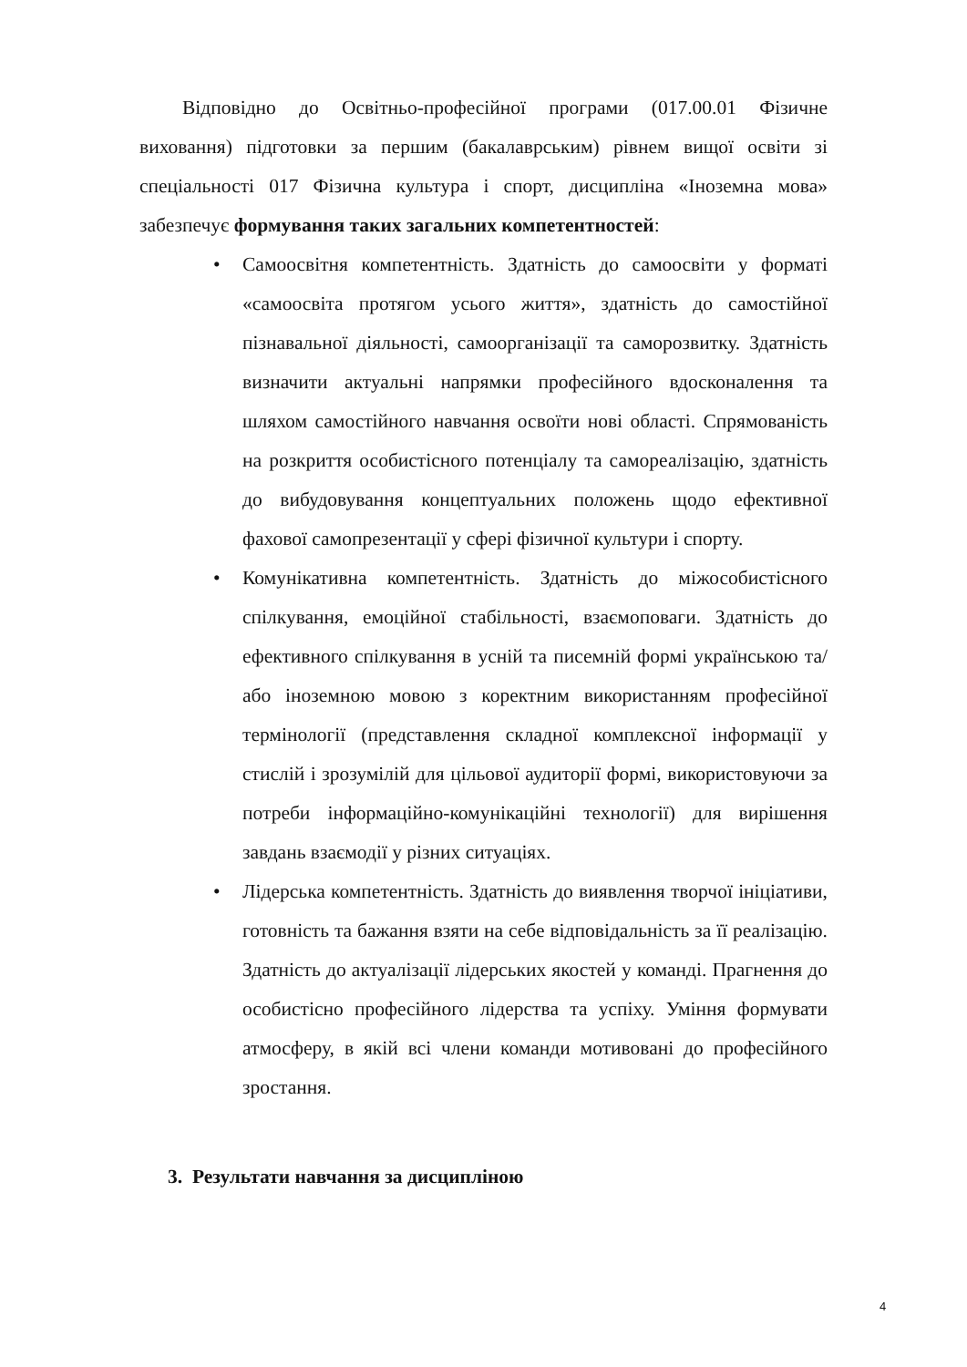Відповідно до Освітньо-професійної програми (017.00.01 Фізичне виховання) підготовки за першим (бакалаврським) рівнем вищої освіти зі спеціальності 017 Фізична культура і спорт, дисципліна «Іноземна мова» забезпечує формування таких загальних компетентностей:
• Самоосвітня компетентність. Здатність до самоосвіти у форматі «самоосвіта протягом усього життя», здатність до самостійної пізнавальної діяльності, самоорганізації та саморозвитку. Здатність визначити актуальні напрямки професійного вдосконалення та шляхом самостійного навчання освоїти нові області. Спрямованість на розкриття особистісного потенціалу та самореалізацію, здатність до вибудовування концептуальних положень щодо ефективної фахової самопрезентації у сфері фізичної культури і спорту.
• Комунікативна компетентність. Здатність до міжособистісного спілкування, емоційної стабільності, взаємоповаги. Здатність до ефективного спілкування в усній та писемній формі українською та/або іноземною мовою з коректним використанням професійної термінології (представлення складної комплексної інформації у стислій і зрозумілій для цільової аудиторії формі, використовуючи за потреби інформаційно-комунікаційні технології) для вирішення завдань взаємодії у різних ситуаціях.
• Лідерська компетентність. Здатність до виявлення творчої ініціативи, готовність та бажання взяти на себе відповідальність за її реалізацію. Здатність до актуалізації лідерських якостей у команді. Прагнення до особистісно професійного лідерства та успіху. Уміння формувати атмосферу, в якій всі члени команди мотивовані до професійного зростання.
3. Результати навчання за дисципліною
4